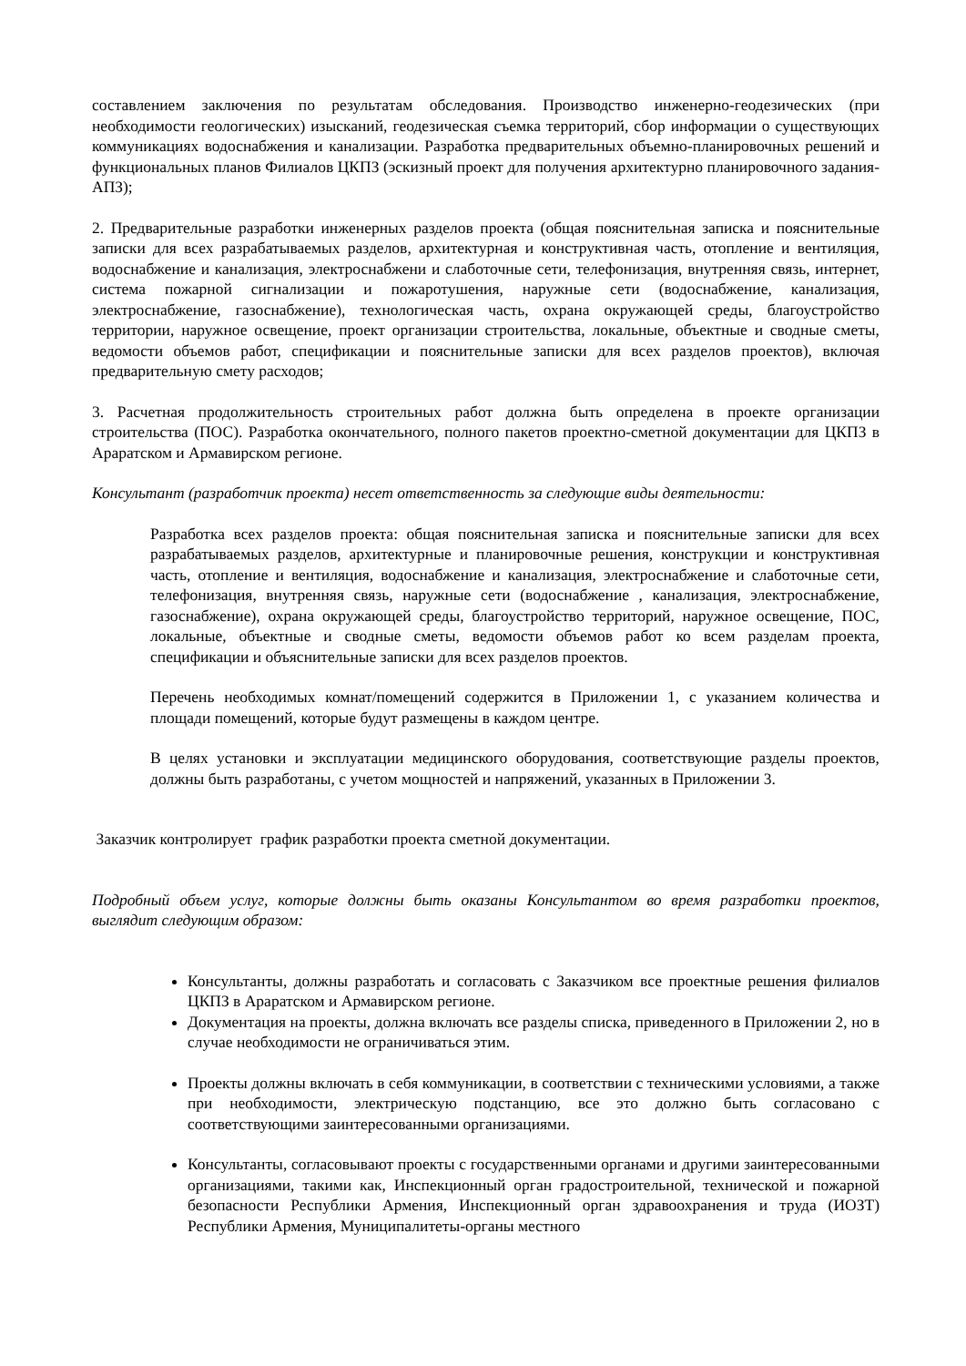составлением заключения по результатам обследования. Производство инженерно-геодезических (при необходимости геологических) изысканий, геодезическая съемка территорий, сбор информации о существующих коммуникациях водоснабжения и канализации. Разработка предварительных объемно-планировочных решений и функциональных планов Филиалов ЦКПЗ (эскизный проект для получения архитектурно планировочного задания-АПЗ);
2. Предварительные разработки инженерных разделов проекта (общая пояснительная записка и пояснительные записки для всех разрабатываемых разделов, архитектурная и конструктивная часть, отопление и вентиляция, водоснабжение и канализация, электроснабжени и слаботочные сети, телефонизация, внутренняя связь, интернет, система пожарной сигнализации и пожаротушения, наружные сети (водоснабжение, канализация, электроснабжение, газоснабжение), технологическая часть, охрана окружающей среды, благоустройство территории, наружное освещение, проект организации строительства, локальные, объектные и сводные сметы, ведомости объемов работ, спецификации и пояснительные записки для всех разделов проектов), включая предварительную смету расходов;
3. Расчетная продолжительность строительных работ должна быть определена в проекте организации строительства (ПОС). Разработка окончательного, полного пакетов проектно-сметной документации для ЦКПЗ в Араратском и Армавирском регионе.
Консультант (разработчик проекта) несет ответственность за следующие виды деятельности:
Разработка всех разделов проекта: общая пояснительная записка и пояснительные записки для всех разрабатываемых разделов, архитектурные и планировочные решения, конструкции и конструктивная часть, отопление и вентиляция, водоснабжение и канализация, электроснабжение и слаботочные сети, телефонизация, внутренняя связь, наружные сети (водоснабжение , канализация, электроснабжение, газоснабжение), охрана окружающей среды, благоустройство территорий, наружное освещение, ПОС, локальные, объектные и сводные сметы, ведомости объемов работ ко всем разделам проекта, спецификации и объяснительные записки для всех разделов проектов.
Перечень необходимых комнат/помещений содержится в Приложении 1, с указанием количества и площади помещений, которые будут размещены в каждом центре.
В целях установки и эксплуатации медицинского оборудования, соответствующие разделы проектов, должны быть разработаны, с учетом мощностей и напряжений, указанных в Приложении 3.
Заказчик контролирует график разработки проекта сметной документации.
Подробный объем услуг, которые должны быть оказаны Консультантом во время разработки проектов, выглядит следующим образом:
Консультанты, должны разработать и согласовать с Заказчиком все проектные решения филиалов ЦКПЗ в Араратском и Армавирском регионе.
Документация на проекты, должна включать все разделы списка, приведенного в Приложении 2, но в случае необходимости не ограничиваться этим.
Проекты должны включать в себя коммуникации, в соответствии с техническими условиями, а также при необходимости, электрическую подстанцию, все это должно быть согласовано с соответствующими заинтересованными организациями.
Консультанты, согласовывают проекты с государственными органами и другими заинтересованными организациями, такими как, Инспекционный орган градостроительной, технической и пожарной безопасности Республики Армения, Инспекционный орган здравоохранения и труда (ИОЗТ) Республики Армения, Муниципалитеты-органы местного